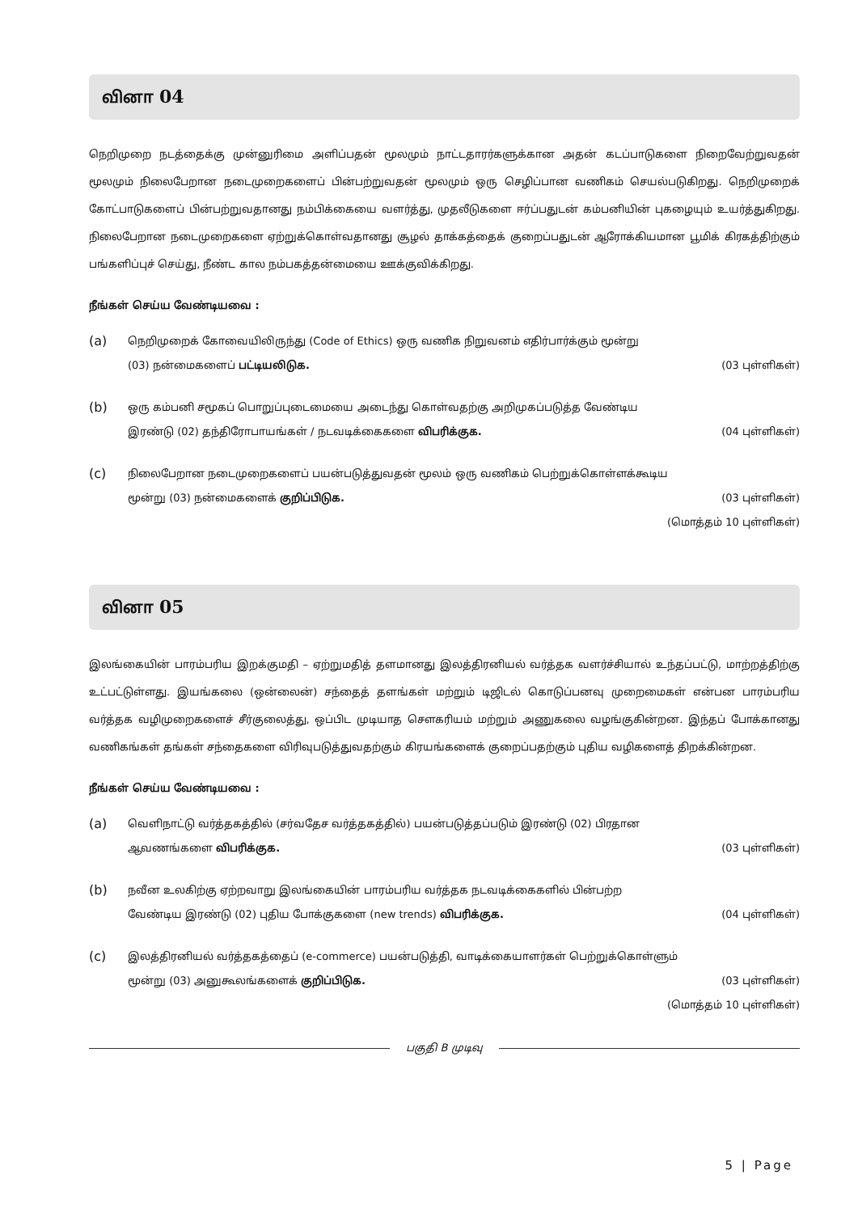வினா 04
நெறிமுறை நடத்தைக்கு முன்னுரிமை அளிப்பதன் மூலமும் நாட்டதாரர்களுக்கான அதன் கடப்பாடுகளை நிறைவேற்றுவதன் மூலமும் நிலைபேறான நடைமுறைகளைப் பின்பற்றுவதன் மூலமும் ஒரு செழிப்பான வணிகம் செயல்படுகிறது. நெறிமுறைக் கோட்பாடுகளைப் பின்பற்றுவதானது நம்பிக்கையை வளர்த்து, முதலீடுகளை ஈர்ப்பதுடன் கம்பனியின் புகழையும் உயர்த்துகிறது. நிலைபேறான நடைமுறைகளை ஏற்றுக்கொள்வதானது சூழல் தாக்கத்தைக் குறைப்பதுடன் ஆரோக்கியமான பூமிக் கிரகத்திற்கும் பங்களிப்புச் செய்து, நீண்ட கால நம்பகத்தன்மையை ஊக்குவிக்கிறது.
நீங்கள் செய்ய வேண்டியவை :
(a)
நெறிமுறைக் கோவையிலிருந்து (Code of Ethics) ஒரு வணிக நிறுவனம் எதிர்பார்க்கும் மூன்று
(03) நன்மைகளைப் பட்டியலிடுக. (03 புள்ளிகள்)
(b)
ஒரு கம்பனி சமூகப் பொறுப்புடைமையை அடைந்து கொள்வதற்கு அறிமுகப்படுத்த வேண்டிய
இரண்டு (02) தந்திரோபாயங்கள் / நடவடிக்கைகளை விபரிக்குக. (04 புள்ளிகள்)
(c)
நிலைபேறான நடைமுறைகளைப் பயன்படுத்துவதன் மூலம் ஒரு வணிகம் பெற்றுக்கொள்ளக்கூடிய
மூன்று (03) நன்மைகளைக் குறிப்பிடுக. (03 புள்ளிகள்)
(மொத்தம் 10 புள்ளிகள்)
வினா 05
இலங்கையின் பாரம்பரிய இறக்குமதி – ஏற்றுமதித் தளமானது இலத்திரனியல் வர்த்தக வளர்ச்சியால் உந்தப்பட்டு, மாற்றத்திற்கு உட்பட்டுள்ளது. இயங்கலை (ஒன்லைன்) சந்தைத் தளங்கள் மற்றும் டிஜிடல் கொடுப்பனவு முறைமைகள் என்பன பாரம்பரிய வர்த்தக வழிமுறைகளைச் சீர்குலைத்து, ஒப்பிட முடியாத சௌகரியம் மற்றும் அணுகலை வழங்குகின்றன. இந்தப் போக்கானது வணிகங்கள் தங்கள் சந்தைகளை விரிவுபடுத்துவதற்கும் கிரயங்களைக் குறைப்பதற்கும் புதிய வழிகளைத் திறக்கின்றன.
நீங்கள் செய்ய வேண்டியவை :
(a)
வெளிநாட்டு வர்த்தகத்தில் (சர்வதேச வர்த்தகத்தில்) பயன்படுத்தப்படும் இரண்டு (02) பிரதான
ஆவணங்களை விபரிக்குக. (03 புள்ளிகள்)
(b)
நவீன உலகிற்கு ஏற்றவாறு இலங்கையின் பாரம்பரிய வர்த்தக நடவடிக்கைகளில் பின்பற்ற
வேண்டிய இரண்டு (02) புதிய போக்குகளை (new trends) விபரிக்குக. (04 புள்ளிகள்)
(c)
இலத்திரனியல் வர்த்தகத்தைப் (e-commerce) பயன்படுத்தி, வாடிக்கையாளர்கள் பெற்றுக்கொள்ளும்
மூன்று (03) அனுகூலங்களைக் குறிப்பிடுக. (03 புள்ளிகள்)
(மொத்தம் 10 புள்ளிகள்)
பகுதி B முடிவு
5 | Page